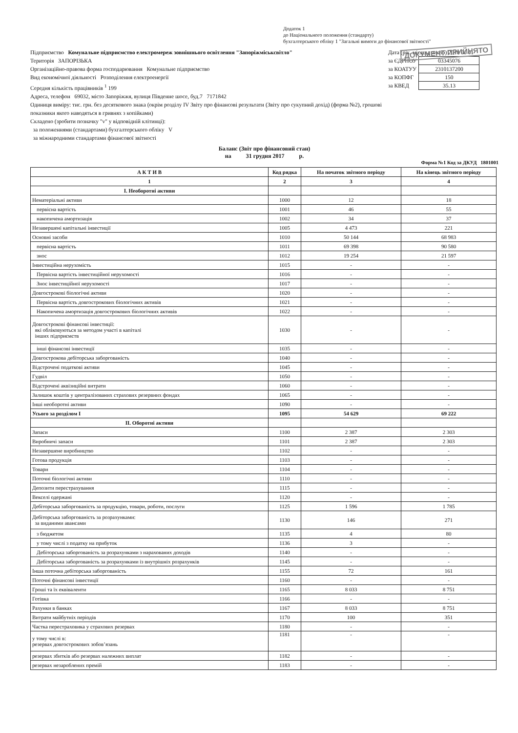Додаток 1
до Національного положення (стандарту)
бухгалтерського обліку 1 "Загальні вимоги до фінансової звітності"
ДОКУМЕНТ ПРИЙНЯТО
Підприємство Комунальне підприємство електромереж зовнішнього освітлення "Запоріжміськсвітло"
Територія ЗАПОРІЗЬКА
Організаційно-правова форма господарювання Комунальне підприємство
Вид економічної діяльності Розподілення електроенергії
Середня кількість працівників <sup>1</sup> 199
Адреса, телефон 69032, місто Запоріжжя, вулиця Південне шосе, буд.7 7171842
Одиниця виміру: тис. грн. без десяткового знака (окрім розділу IV Звіту про фінансові результати (Звіту про сукупний дохід) (форма №2), грошові показники якого наводяться в гривнях з копійками)
Складено (зробити позначку "v" у відповідній клітинці):
за положеннями (стандартами) бухгалтерського обліку V
за міжнародними стандартами фінансової звітності
| Дата (рік, місяць, число) 2018 01 01 | |
| за ЄДРПОУ | 03345076 |
| за КОАТУУ | 2310137200 |
| за КОПФГ | 150 |
| за КВЕД | 35.13 |
Баланс (Звіт про фінансовий стан)
на 31 грудня 2017 р.
Форма №1 Код за ДКУД 1801001
| А К Т И В | Код рядка | На початок звітного періоду | На кінець звітного періоду |
| --- | --- | --- | --- |
| 1 | 2 | 3 | 4 |
| I. Необоротні активи | | | |
| Нематеріальні активи | 1000 | 12 | 18 |
| первісна вартість | 1001 | 46 | 55 |
| накопичена амортизація | 1002 | 34 | 37 |
| Незавершені капітальні інвестиції | 1005 | 4 473 | 221 |
| Основні засоби | 1010 | 50 144 | 68 983 |
| первісна вартість | 1011 | 69 398 | 90 580 |
| знос | 1012 | 19 254 | 21 597 |
| Інвестиційна нерухомість | 1015 | - | - |
| Первісна вартість інвестиційної нерухомості | 1016 | - | - |
| Знос інвестиційної нерухомості | 1017 | - | - |
| Довгострокові біологічні активи | 1020 | - | - |
| Первісна вартість довгострокових біологічних активів | 1021 | - | - |
| Накопичена амортизація довгострокових біологічних активів | 1022 | - | - |
| Довгострокові фінансові інвестиції: які обліковуються за методом участі в капіталі інших підприємств | 1030 | - | - |
| інші фінансові інвестиції | 1035 | - | - |
| Довгострокова дебіторська заборгованість | 1040 | - | - |
| Відстрочені податкові активи | 1045 | - | - |
| Гудвіл | 1050 | - | - |
| Відстрочені аквізиційні витрати | 1060 | - | - |
| Залишок коштів у централізованих страхових резервних фондах | 1065 | - | - |
| Інші необоротні активи | 1090 | - | - |
| Усього за розділом I | 1095 | 54 629 | 69 222 |
| II. Оборотні активи | | | |
| Запаси | 1100 | 2 387 | 2 303 |
| Виробничі запаси | 1101 | 2 387 | 2 303 |
| Незавершене виробництво | 1102 | - | - |
| Готова продукція | 1103 | - | - |
| Товари | 1104 | - | - |
| Поточні біологічні активи | 1110 | - | - |
| Депозити перестрахування | 1115 | - | - |
| Векселі одержані | 1120 | - | - |
| Дебіторська заборгованість за продукцію, товари, роботи, послуги | 1125 | 1 596 | 1 785 |
| Дебіторська заборгованість за розрахунками: за виданими авансами | 1130 | 146 | 271 |
| з бюджетом | 1135 | 4 | 80 |
| у тому числі з податку на прибуток | 1136 | 3 | - |
| Дебіторська заборгованість за розрахунками з нарахованих доходів | 1140 | - | - |
| Дебіторська заборгованість за розрахунками із внутрішніх розрахунків | 1145 | - | - |
| Інша поточна дебіторська заборгованість | 1155 | 72 | 161 |
| Поточні фінансові інвестиції | 1160 | - | - |
| Гроші та їх еквіваленти | 1165 | 8 033 | 8 751 |
| Готівка | 1166 | - | - |
| Рахунки в банках | 1167 | 8 033 | 8 751 |
| Витрати майбутніх періодів | 1170 | 100 | 351 |
| Частка перестраховика у страхових резервах | 1180 | - | - |
| у тому числі в: резервах довгострокових зобов’язань | 1181 | - | - |
| резервах збитків або резервах належних виплат | 1182 | - | - |
| резервах незароблених премій | 1183 | - | - |